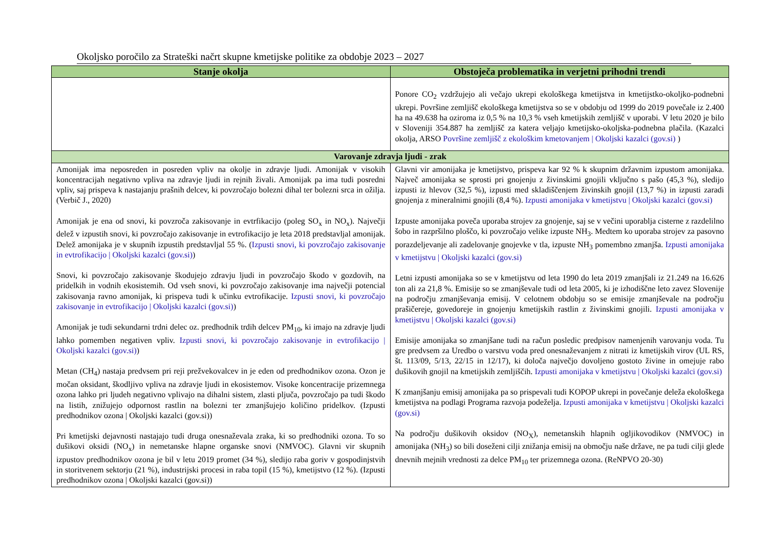Okoljsko poročilo za Strateški načrt skupne kmetijske politike za obdobje 2023 – 2027
| Stanje okolja | Obstoječa problematika in verjetni prihodni trendi |
| --- | --- |
| | Ponore CO<sub>2</sub> vzdržujejo ali večajo ukrepi ekološkega kmetijstva in kmetijstko-okoljko-podnebni ukrepi. Površine zemljišč ekološkega kmetijstva so se v obdobju od 1999 do 2019 povečale iz 2.400 ha na 49.638 ha oziroma iz 0,5 % na 10,3 % vseh kmetijskih zemljišč v uporabi. V letu 2020 je bilo v Sloveniji 354.887 ha zemljišč za katera veljajo kmetijsko-okoljska-podnebna plačila. (Kazalci okolja, ARSO Površine zemljišč z ekološkim kmetovanjem / Okoljski kazalci (gov.si) ) |
| Varovanje zdravja ljudi - zrak | |
| Amonijak ima neposreden in posreden vpliv na okolje in zdravje ljudi. Amonijak v visokih koncentracijah negativno vpliva na zdravje ljudi in rejnih živali. Amonijak pa ima tudi posredni vpliv, saj prispeva k nastajanju prašnih delcev, ki povzročajo bolezni dihal ter bolezni srca in ožilja. (Verbič J., 2020) Amonijak je ena od snovi, ki povzroča zakisovanje in evtrfikacijo (poleg SO<sub>x</sub> in NO<sub>x</sub>). Največji delež v izpustih snovi, ki povzročajo zakisovanje in evtrofikacijo je leta 2018 predstavljal amonijak. Delež amonijaka je v skupnih izpustih predstavljal 55 %. ( Izpusti snovi, ki povzročajo zakisovanje in evtrofikacijo / Okoljski kazalci (gov.si) ) Snovi, ki povzročajo zakisovanje škodujejo zdravju ljudi in povzročajo škodo v gozdovih, na pridelkih in vodnih ekosistemih. Od vseh snovi, ki povzročajo zakisovanje ima največji potencial zakisovanja ravno amonijak, ki prispeva tudi k učinku evtrofikacije. Izpusti snovi, ki povzročajo zakisovanje in evtrofikacijo / Okoljski kazalci (gov.si) ) Amonijak je tudi sekundarni trdni delec oz. predhodnik trdih delcev PM<sub>10</sub>, ki imajo na zdravje ljudi lahko pomemben negativen vpliv. Izpusti snovi, ki povzročajo zakisovanje in evtrofikacijo / Okoljski kazalci (gov.si) ) Metan (CH<sub>4</sub>) nastaja predvsem pri reji prežvekovalcev in je eden od predhodnikov ozona. Ozon je močan oksidant, škodljivo vpliva na zdravje ljudi in ekosistemov. Visoke koncentracije prizemnega ozona lahko pri ljudeh negativno vplivajo na dihalni sistem, zlasti pljuča, povzročajo pa tudi škodo na listih, znižujejo odpornost rastlin na bolezni ter zmanjšujejo količino pridelkov. ( Izpusti predhodnikov ozona / Okoljski kazalci (gov.si) ) Pri kmetijski dejavnosti nastajajo tudi druga onesnaževala zraka, ki so predhodniki ozona. To so dušikovi oksidi (NO<sub>x</sub>) in nemetanske hlapne organske snovi (NMVOC). Glavni vir skupnih izpustov predhodnikov ozona je bil v letu 2019 promet (34 %), sledijo raba goriv v gospodinjstvih in storitvenem sektorju (21 %), industrijski procesi in raba topil (15 %), kmetijstvo (12 %). ( Izpusti predhodnikov ozona / Okoljski kazalci (gov.si) ) | Glavni vir amonijaka je kmetijstvo, prispeva kar 92 % k skupnim državnim izpustom amonijaka. Največ amonijaka se sprosti pri gnojenju z živinskimi gnojili vključno s pašo (45,3 %), sledijo izpusti iz hlevov (32,5 %), izpusti med skladiščenjem živinskih gnojil (13,7 %) in izpusti zaradi gnojenja z mineralnimi gnojili (8,4 %). Izpusti amonijaka v kmetijstvu / Okoljski kazalci (gov.si) Izpuste amonijaka poveča uporaba strojev za gnojenje, saj se v večini uporablja cisterne z razdelilno šobo in razpršilno ploščo, ki povzročajo velike izpuste NH<sub>3</sub>. Medtem ko uporaba strojev za pasovno porazdeljevanje ali zadelovanje gnojevke v tla, izpuste NH<sub>3</sub> pomembno zmanjša. Izpusti amonijaka v kmetijstvu / Okoljski kazalci (gov.si) Letni izpusti amonijaka so se v kmetijstvu od leta 1990 do leta 2019 zmanjšali iz 21.249 na 16.626 ton ali za 21,8 %. Emisije so se zmanjševale tudi od leta 2005, ki je izhodiščne leto zavez Slovenije na področju zmanjševanja emisij. V celotnem obdobju so se emisije zmanjševale na področju prašičereje, govedoreje in gnojenju kmetijskih rastlin z živinskimi gnojili. Izpusti amonijaka v kmetijstvu / Okoljski kazalci (gov.si) Emisije amonijaka so zmanjšane tudi na račun posledic predpisov namenjenih varovanju voda. Tu gre predvsem za Uredbo o varstvu voda pred onesnaževanjem z nitrati iz kmetijskih virov (UL RS, št. 113/09, 5/13, 22/15 in 12/17), ki določa največjo dovoljeno gostoto živine in omejuje rabo dušikovih gnojil na kmetijskih zemljiščih. Izpusti amonijaka v kmetijstvu / Okoljski kazalci (gov.si) K zmanjšanju emisij amonijaka pa so prispevali tudi KOPOP ukrepi in povečanje deleža ekološkega kmetijstva na podlagi Programa razvoja podeželja. Izpusti amonijaka v kmetijstvu / Okoljski kazalci (gov.si) Na področju dušikovih oksidov (NO<sub>X</sub>), nemetanskih hlapnih ogljikovodikov (NMVOC) in amonijaka (NH<sub>3</sub>) so bili doseženi cilji znižanja emisij na območju naše države, ne pa tudi cilji glede dnevnih mejnih vrednosti za delce PM<sub>10</sub> ter prizemnega ozona. (ReNPVO 20-30) |